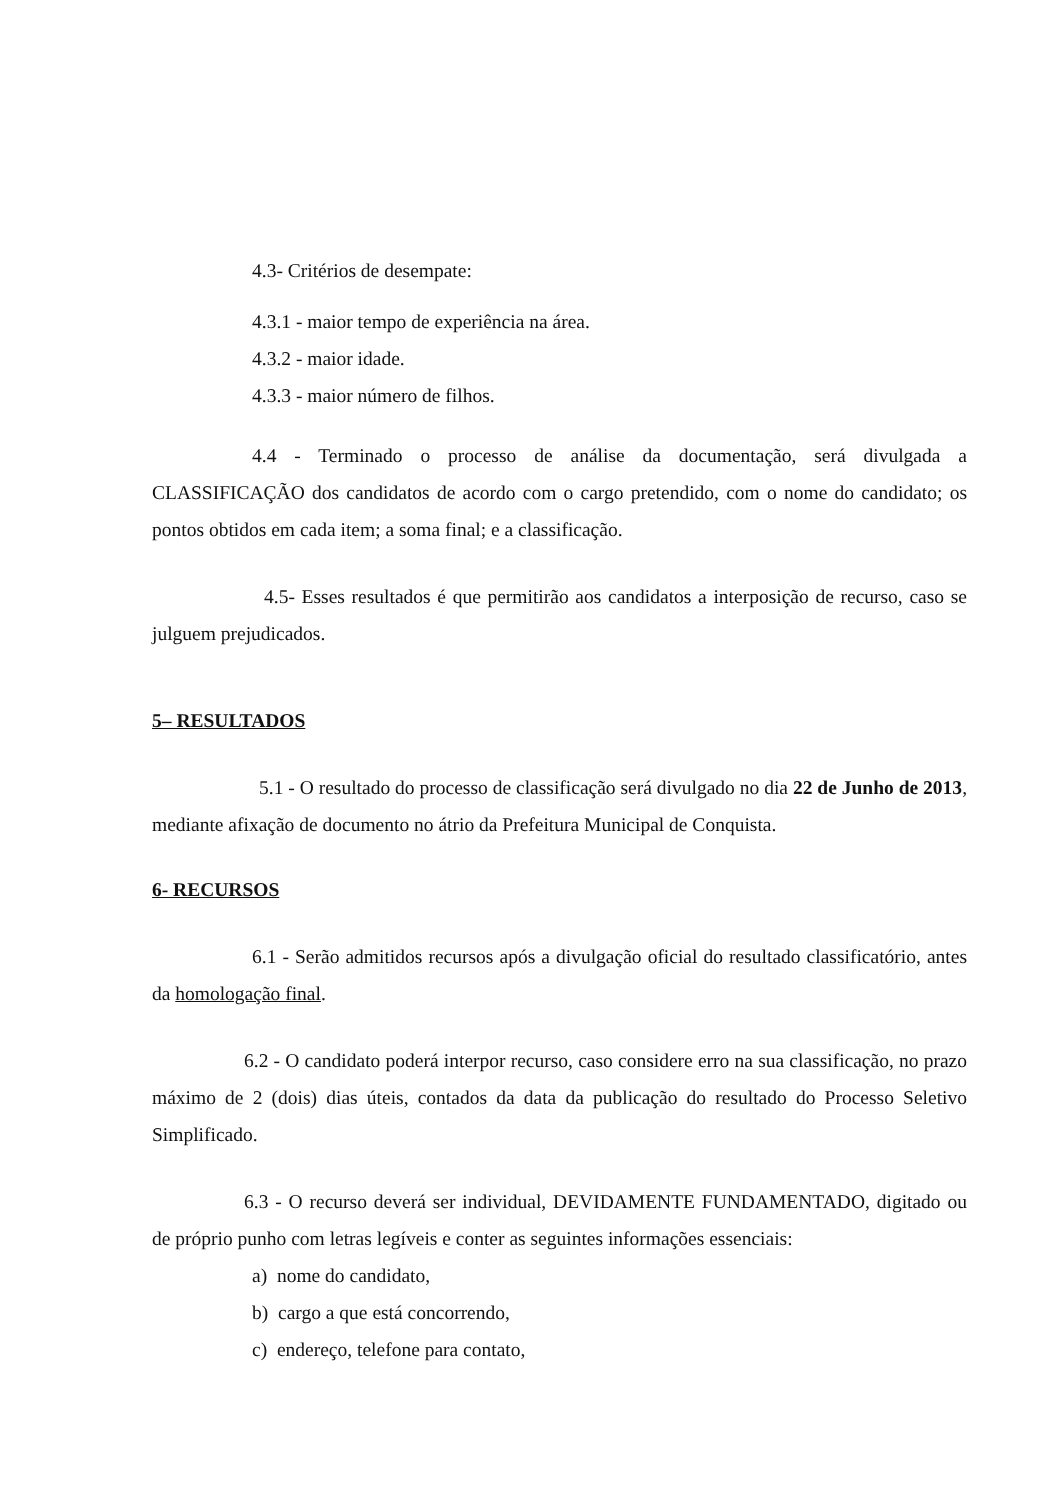4.3- Critérios de desempate:
4.3.1 - maior tempo de experiência na área.
4.3.2 - maior idade.
4.3.3 - maior número de filhos.
4.4 - Terminado o processo de análise da documentação, será divulgada a CLASSIFICAÇÃO dos candidatos de acordo com o cargo pretendido, com o nome do candidato; os pontos obtidos em cada item; a soma final; e a classificação.
4.5- Esses resultados é que permitirão aos candidatos a interposição de recurso, caso se julguem prejudicados.
5– RESULTADOS
5.1 - O resultado do processo de classificação será divulgado no dia 22 de Junho de 2013, mediante afixação de documento no átrio da Prefeitura Municipal de Conquista.
6- RECURSOS
6.1 - Serão admitidos recursos após a divulgação oficial do resultado classificatório, antes da homologação final.
6.2 - O candidato poderá interpor recurso, caso considere erro na sua classificação, no prazo máximo de 2 (dois) dias úteis, contados da data da publicação do resultado do Processo Seletivo Simplificado.
6.3 - O recurso deverá ser individual, DEVIDAMENTE FUNDAMENTADO, digitado ou de próprio punho com letras legíveis e conter as seguintes informações essenciais:
a) nome do candidato,
b) cargo a que está concorrendo,
c) endereço, telefone para contato,